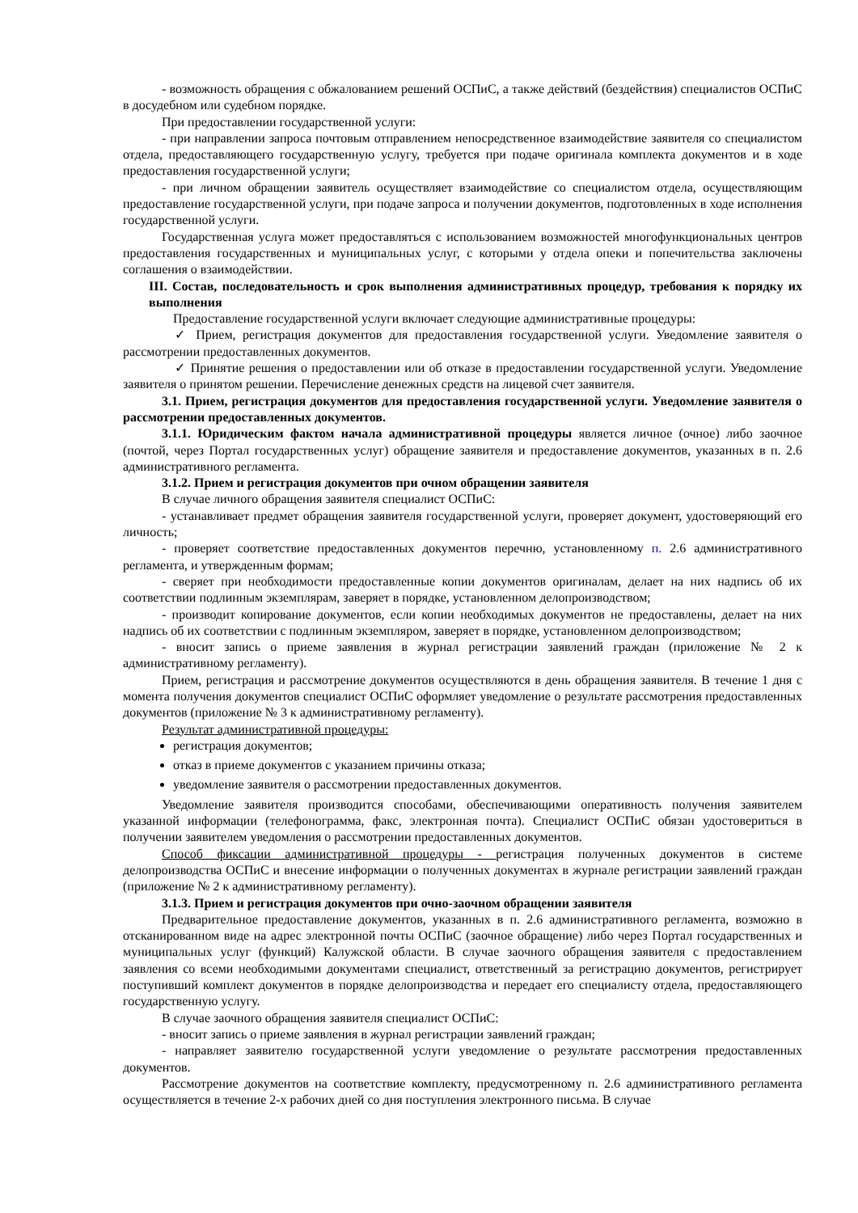- возможность обращения с обжалованием решений ОСПиС, а также действий (бездействия) специалистов ОСПиС в досудебном или судебном порядке.
При предоставлении государственной услуги:
- при направлении запроса почтовым отправлением непосредственное взаимодействие заявителя со специалистом отдела, предоставляющего государственную услугу, требуется при подаче оригинала комплекта документов и в ходе предоставления государственной услуги;
- при личном обращении заявитель осуществляет взаимодействие со специалистом отдела, осуществляющим предоставление государственной услуги, при подаче запроса и получении документов, подготовленных в ходе исполнения государственной услуги.
Государственная услуга может предоставляться с использованием возможностей многофункциональных центров предоставления государственных и муниципальных услуг, с которыми у отдела опеки и попечительства заключены соглашения о взаимодействии.
III. Состав, последовательность и срок выполнения административных процедур, требования к порядку их выполнения
Предоставление государственной услуги включает следующие административные процедуры:
✓ Прием, регистрация документов для предоставления государственной услуги. Уведомление заявителя о рассмотрении предоставленных документов.
✓ Принятие решения о предоставлении или об отказе в предоставлении государственной услуги. Уведомление заявителя о принятом решении. Перечисление денежных средств на лицевой счет заявителя.
3.1. Прием, регистрация документов для предоставления государственной услуги. Уведомление заявителя о рассмотрении предоставленных документов.
3.1.1. Юридическим фактом начала административной процедуры является личное (очное) либо заочное (почтой, через Портал государственных услуг) обращение заявителя и предоставление документов, указанных в п. 2.6 административного регламента.
3.1.2. Прием и регистрация документов при очном обращении заявителя
В случае личного обращения заявителя специалист ОСПиС:
- устанавливает предмет обращения заявителя государственной услуги, проверяет документ, удостоверяющий его личность;
- проверяет соответствие предоставленных документов перечню, установленному п. 2.6 административного регламента, и утвержденным формам;
- сверяет при необходимости предоставленные копии документов оригиналам, делает на них надпись об их соответствии подлинным экземплярам, заверяет в порядке, установленном делопроизводством;
- производит копирование документов, если копии необходимых документов не предоставлены, делает на них надпись об их соответствии с подлинным экземпляром, заверяет в порядке, установленном делопроизводством;
- вносит запись о приеме заявления в журнал регистрации заявлений граждан (приложение № 2 к административному регламенту).
Прием, регистрация и рассмотрение документов осуществляются в день обращения заявителя. В течение 1 дня с момента получения документов специалист ОСПиС оформляет уведомление о результате рассмотрения предоставленных документов (приложение № 3 к административному регламенту).
Результат административной процедуры:
регистрация документов;
отказ в приеме документов с указанием причины отказа;
уведомление заявителя о рассмотрении предоставленных документов.
Уведомление заявителя производится способами, обеспечивающими оперативность получения заявителем указанной информации (телефонограмма, факс, электронная почта). Специалист ОСПиС обязан удостовериться в получении заявителем уведомления о рассмотрении предоставленных документов.
Способ фиксации административной процедуры - регистрация полученных документов в системе делопроизводства ОСПиС и внесение информации о полученных документах в журнале регистрации заявлений граждан (приложение № 2 к административному регламенту).
3.1.3. Прием и регистрация документов при очно-заочном обращении заявителя
Предварительное предоставление документов, указанных в п. 2.6 административного регламента, возможно в отсканированном виде на адрес электронной почты ОСПиС (заочное обращение) либо через Портал государственных и муниципальных услуг (функций) Калужской области. В случае заочного обращения заявителя с предоставлением заявления со всеми необходимыми документами специалист, ответственный за регистрацию документов, регистрирует поступивший комплект документов в порядке делопроизводства и передает его специалисту отдела, предоставляющего государственную услугу.
В случае заочного обращения заявителя специалист ОСПиС:
- вносит запись о приеме заявления в журнал регистрации заявлений граждан;
- направляет заявителю государственной услуги уведомление о результате рассмотрения предоставленных документов.
Рассмотрение документов на соответствие комплекту, предусмотренному п. 2.6 административного регламента осуществляется в течение 2-х рабочих дней со дня поступления электронного письма. В случае